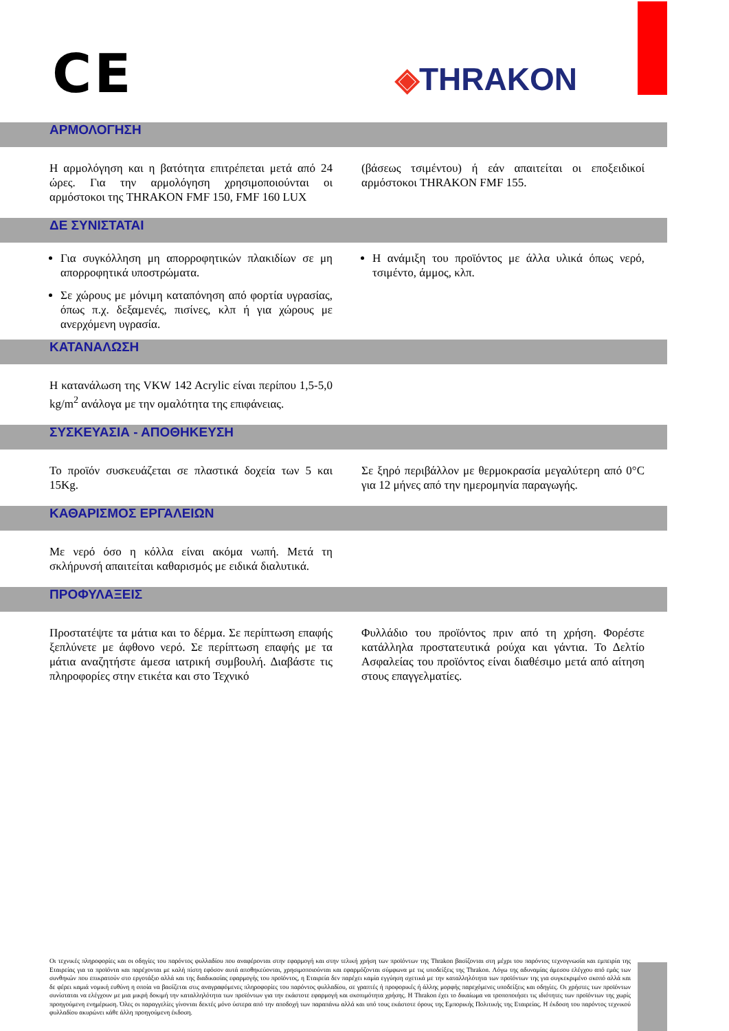CE ◈THRAKON
ΑΡΜΟΛΟΓΗΣΗ
Η αρμολόγηση και η βατότητα επιτρέπεται μετά από 24 ώρες. Για την αρμολόγηση χρησιμοποιούνται οι αρμόστοκοι της THRAKON FMF 150, FMF 160 LUX
(βάσεως τσιμέντου) ή εάν απαιτείται οι εποξειδικοί αρμόστοκοι THRAKON FMF 155.
ΔΕ ΣΥΝΙΣΤΑΤΑΙ
Για συγκόλληση μη απορροφητικών πλακιδίων σε μη απορροφητικά υποστρώματα.
Σε χώρους με μόνιμη καταπόνηση από φορτία υγρασίας, όπως π.χ. δεξαμενές, πισίνες, κλπ ή για χώρους με ανερχόμενη υγρασία.
Η ανάμιξη του προϊόντος με άλλα υλικά όπως νερό, τσιμέντο, άμμος, κλπ.
ΚΑΤΑΝΑΛΩΣΗ
Η κατανάλωση της VKW 142 Acrylic είναι περίπου 1,5-5,0 kg/m<sup>2</sup> ανάλογα με την ομαλότητα της επιφάνειας.
ΣΥΣΚΕΥΑΣΙΑ - ΑΠΟΘΗΚΕΥΣΗ
Το προϊόν συσκευάζεται σε πλαστικά δοχεία των 5 και 15Kg.
Σε ξηρό περιβάλλον με θερμοκρασία μεγαλύτερη από 0°C για 12 μήνες από την ημερομηνία παραγωγής.
ΚΑΘΑΡΙΣΜΟΣ ΕΡΓΑΛΕΙΩΝ
Με νερό όσο η κόλλα είναι ακόμα νωπή. Μετά τη σκλήρυνσή απαιτείται καθαρισμός με ειδικά διαλυτικά.
ΠΡΟΦΥΛΑΞΕΙΣ
Προστατέψτε τα μάτια και το δέρμα. Σε περίπτωση επαφής ξεπλύνετε με άφθονο νερό. Σε περίπτωση επαφής με τα μάτια αναζητήστε άμεσα ιατρική συμβουλή. Διαβάστε τις πληροφορίες στην ετικέτα και στο Τεχνικό
Φυλλάδιο του προϊόντος πριν από τη χρήση. Φορέστε κατάλληλα προστατευτικά ρούχα και γάντια. Το Δελτίο Ασφαλείας του προϊόντος είναι διαθέσιμο μετά από αίτηση στους επαγγελματίες.
Οι τεχνικές πληροφορίες και οι οδηγίες του παρόντος φυλλαδίου που αναφέρονται στην εφαρμογή και στην τελική χρήση των προϊόντων της Thrakon βασίζονται στη μέχρι του παρόντος τεχνογνωσία και εμπειρία της Εταιρείας για τα προϊόντα και παρέχονται με καλή πίστη εφόσον αυτά αποθηκεύονται, χρησιμοποιούνται και εφαρμόζονται σύμφωνα με τις υποδείξεις της Thrakon. Λόγω της αδυναμίας άμεσου ελέγχου από εμάς των συνθηκών που επικρατούν στο εργοτάξιο αλλά και της διαδικασίας εφαρμογής του προϊόντος, η Εταιρεία δεν παρέχει καμία εγγύηση σχετικά με την καταλληλότητα των προϊόντων της για συγκεκριμένο σκοπό αλλά και δε φέρει καμιά νομική ευθύνη η οποία να βασίζεται στις αναγραφόμενες πληροφορίες του παρόντος φυλλαδίου, σε γραπτές ή προφορικές ή άλλης μορφής παρεχόμενες υποδείξεις και οδηγίες. Οι χρήστες των προϊόντων συνίσταται να ελέγχουν με μια μικρή δοκιμή την καταλληλότητα των προϊόντων για την εκάστοτε εφαρμογή και σκοπιμότητα χρήσης. Η Thrakon έχει το δικαίωμα να τροποποιήσει τις ιδιότητες των προϊόντων της χωρίς προηγούμενη ενημέρωση. Όλες οι παραγγελίες γίνονται δεκτές μόνο ύστερα από την αποδοχή των παραπάνω αλλά και υπό τους εκάστοτε όρους της Εμπορικής Πολιτικής της Εταιρείας. Η έκδοση του παρόντος τεχνικού φυλλαδίου ακυρώνει κάθε άλλη προηγούμενη έκδοση.